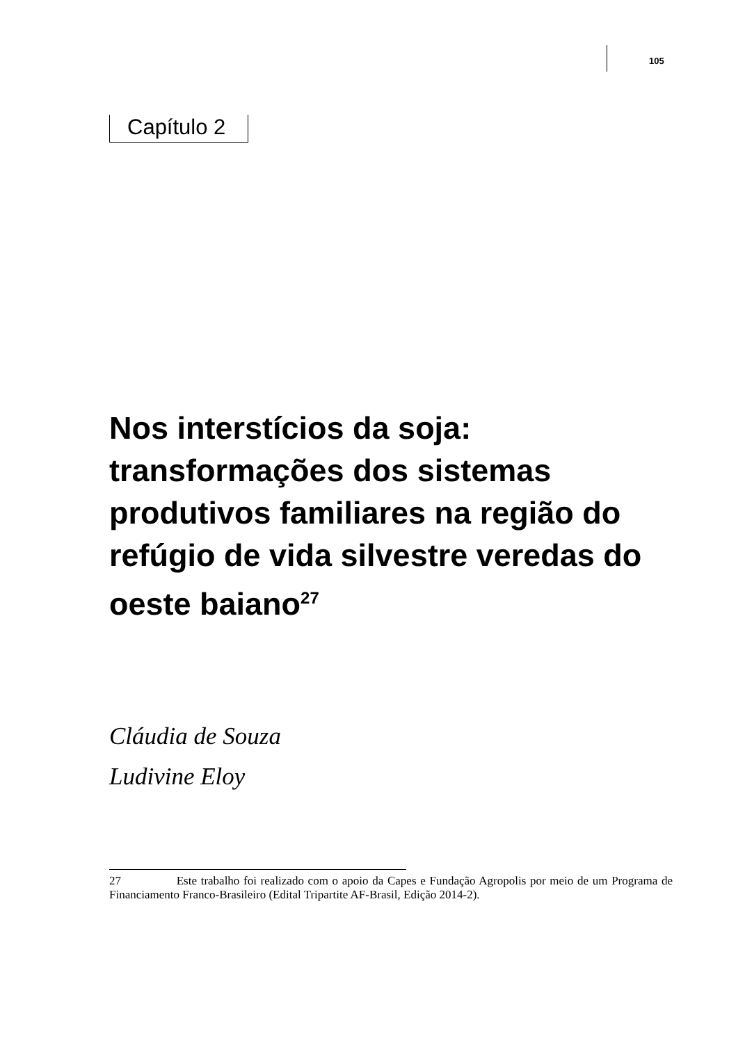105
Capítulo 2
Nos interstícios da soja: transformações dos sistemas produtivos familiares na região do refúgio de vida silvestre veredas do oeste baiano<sup>27</sup>
Cláudia de Souza
Ludivine Eloy
27 Este trabalho foi realizado com o apoio da Capes e Fundação Agropolis por meio de um Programa de Financiamento Franco-Brasileiro (Edital Tripartite AF-Brasil, Edição 2014-2).